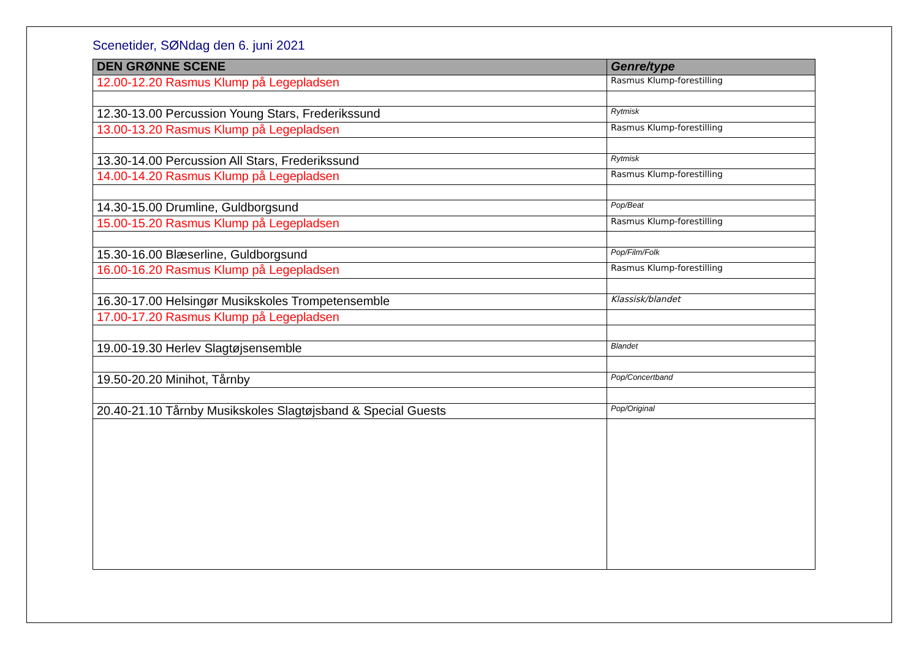Scenetider, SØNdag den 6. juni 2021
| DEN GRØNNE SCENE | Genre/type |
| --- | --- |
| 12.00-12.20 Rasmus Klump på Legepladsen | Rasmus Klump-forestilling |
| 12.30-13.00 Percussion Young Stars, Frederikssund | Rytmisk |
| 13.00-13.20 Rasmus Klump på Legepladsen | Rasmus Klump-forestilling |
| 13.30-14.00 Percussion All Stars, Frederikssund | Rytmisk |
| 14.00-14.20 Rasmus Klump på Legepladsen | Rasmus Klump-forestilling |
| 14.30-15.00 Drumline, Guldborgsund | Pop/Beat |
| 15.00-15.20 Rasmus Klump på Legepladsen | Rasmus Klump-forestilling |
| 15.30-16.00 Blæserline, Guldborgsund | Pop/Film/Folk |
| 16.00-16.20 Rasmus Klump på Legepladsen | Rasmus Klump-forestilling |
| 16.30-17.00 Helsingør Musikskoles Trompetensemble | Klassisk/blandet |
| 17.00-17.20 Rasmus Klump på Legepladsen | |
| 19.00-19.30 Herlev Slagtøjsensemble | Blandet |
| 19.50-20.20 Minihot, Tårnby | Pop/Concertband |
| 20.40-21.10 Tårnby Musikskoles Slagtøjsband & Special Guests | Pop/Original |